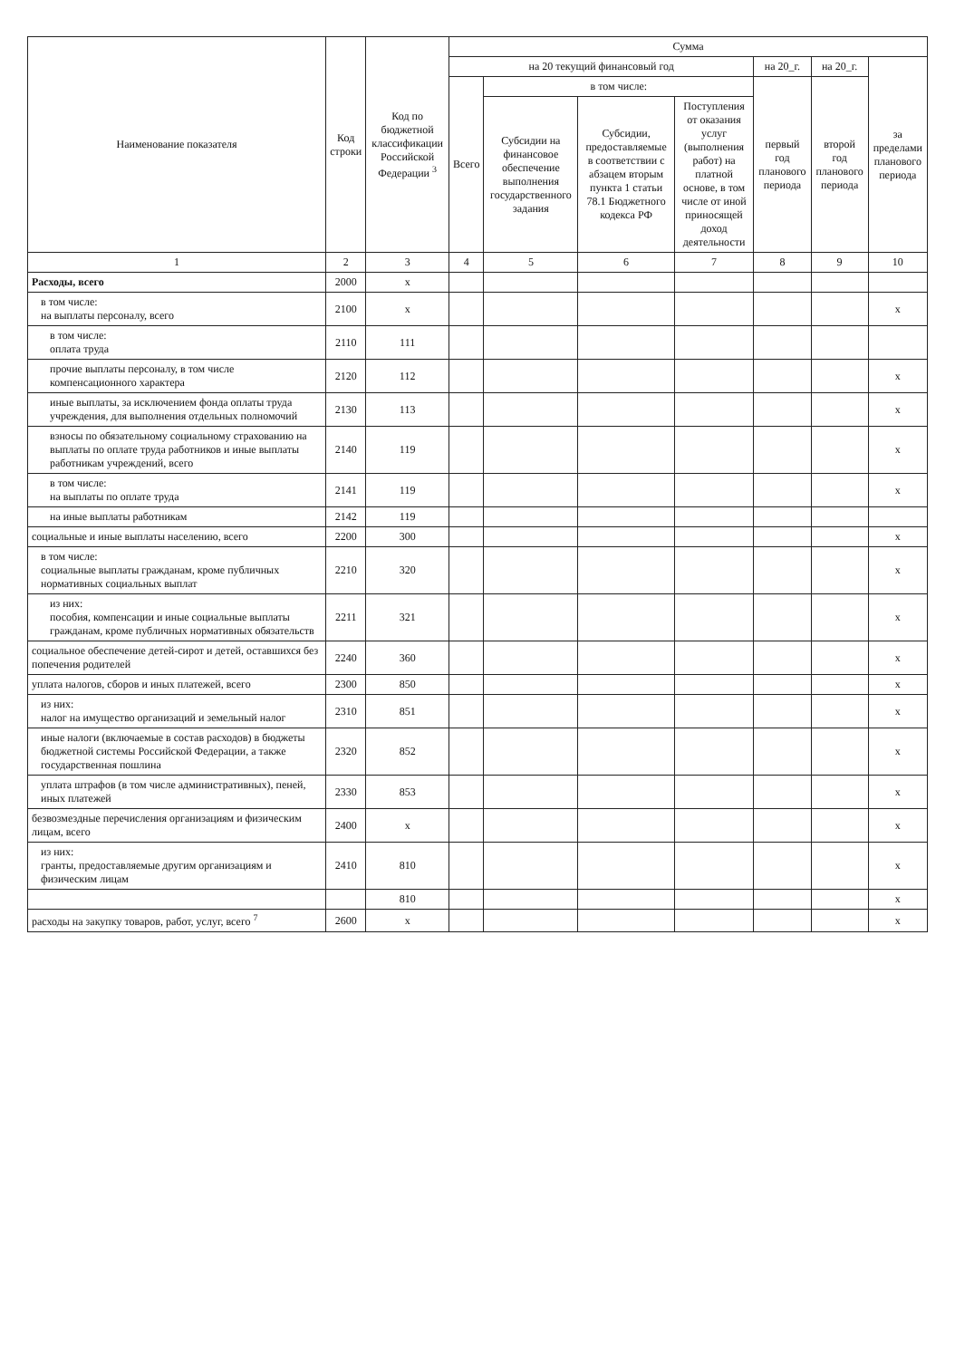| Наименование показателя | Код строки | Код по бюджетной классификации Российской Федерации <sup>3</sup> | Сумма | | | | | | |
| --- | --- | --- | --- | --- | --- | --- | --- | --- | --- |
| | | | на 20 текущий финансовый год | | | | на 20_г. | на 20_г. | за пределами планового периода |
| | | | Всего | в том числе: | | | первый год планового периода | второй год планового периода | |
| | | | | Субсидии на финансовое обеспечение выполнения государственного задания | Субсидии, предоставляемые в соответствии с абзацем вторым пункта 1 статьи 78.1 Бюджетного кодекса РФ | Поступления от оказания услуг (выполнения работ) на платной основе, в том числе от иной приносящей доход деятельности | | | |
| 1 | 2 | 3 | 4 | 5 | 6 | 7 | 8 | 9 | 10 |
| Расходы, всего | 2000 | x | | | | | | | |
| в том числе: на выплаты персоналу, всего | 2100 | x | | | | | | | x |
| в том числе: оплата труда | 2110 | 111 | | | | | | | |
| прочие выплаты персоналу, в том числе компенсационного характера | 2120 | 112 | | | | | | | x |
| иные выплаты, за исключением фонда оплаты труда учреждения, для выполнения отдельных полномочий | 2130 | 113 | | | | | | | x |
| взносы по обязательному социальному страхованию на выплаты по оплате труда работников и иные выплаты работникам учреждений, всего | 2140 | 119 | | | | | | | x |
| в том числе: на выплаты по оплате труда | 2141 | 119 | | | | | | | x |
| на иные выплаты работникам | 2142 | 119 | | | | | | | |
| социальные и иные выплаты населению, всего | 2200 | 300 | | | | | | | x |
| в том числе: социальные выплаты гражданам, кроме публичных нормативных социальных выплат | 2210 | 320 | | | | | | | x |
| из них: пособия, компенсации и иные социальные выплаты гражданам, кроме публичных нормативных обязательств | 2211 | 321 | | | | | | | x |
| социальное обеспечение детей-сирот и детей, оставшихся без попечения родителей | 2240 | 360 | | | | | | | x |
| уплата налогов, сборов и иных платежей, всего | 2300 | 850 | | | | | | | x |
| из них: налог на имущество организаций и земельный налог | 2310 | 851 | | | | | | | x |
| иные налоги (включаемые в состав расходов) в бюджеты бюджетной системы Российской Федерации, а также государственная пошлина | 2320 | 852 | | | | | | | x |
| уплата штрафов (в том числе административных), пеней, иных платежей | 2330 | 853 | | | | | | | x |
| безвозмездные перечисления организациям и физическим лицам, всего | 2400 | x | | | | | | | x |
| из них: гранты, предоставляемые другим организациям и физическим лицам | 2410 | 810 | | | | | | | x |
| | | 810 | | | | | | | x |
| расходы на закупку товаров, работ, услуг, всего <sup>7</sup> | 2600 | x | | | | | | | x |